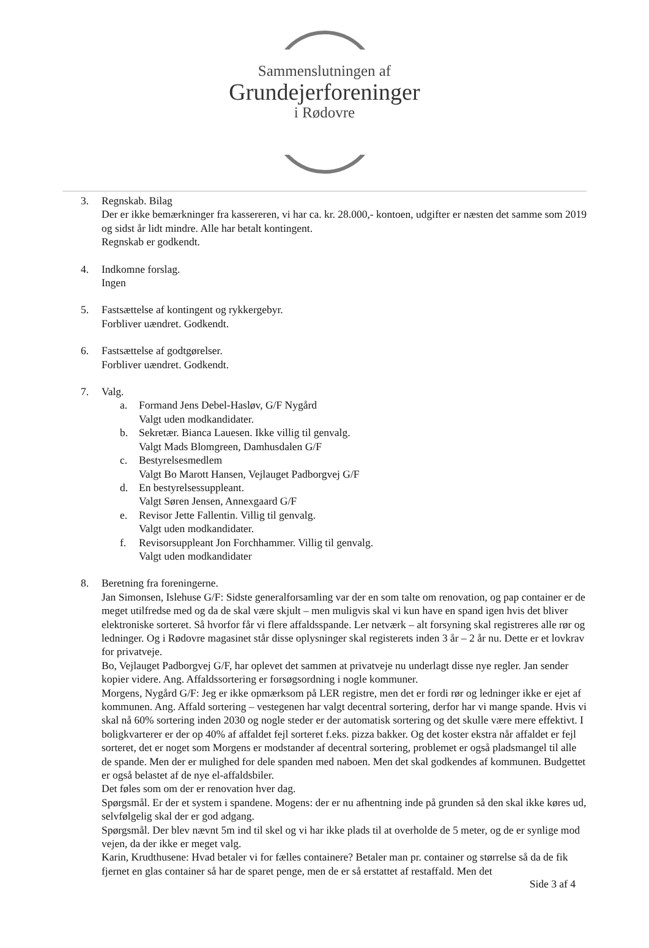Sammenslutningen af
Grundejerforeninger
i Rødovre
3. Regnskab. Bilag
Der er ikke bemærkninger fra kassereren, vi har ca. kr. 28.000,- kontoen, udgifter er næsten det samme som 2019 og sidst år lidt mindre. Alle har betalt kontingent.
Regnskab er godkendt.
4. Indkomne forslag.
Ingen
5. Fastsættelse af kontingent og rykkergebyr.
Forbliver uændret. Godkendt.
6. Fastsættelse af godtgørelser.
Forbliver uændret. Godkendt.
7. Valg.
a. Formand Jens Debel-Hasløv, G/F Nygård
Valgt uden modkandidater.
b. Sekretær. Bianca Lauesen. Ikke villig til genvalg.
Valgt Mads Blomgreen, Damhusdalen G/F
c. Bestyrelsesmedlem
Valgt Bo Marott Hansen, Vejlauget Padborgvej G/F
d. En bestyrelsessuppleant.
Valgt Søren Jensen, Annexgaard G/F
e. Revisor Jette Fallentin. Villig til genvalg.
Valgt uden modkandidater.
f. Revisorsuppleant Jon Forchhammer. Villig til genvalg.
Valgt uden modkandidater
8. Beretning fra foreningerne.
Jan Simonsen, Islehuse G/F: Sidste generalforsamling var der en som talte om renovation, og pap container er de meget utilfredse med og da de skal være skjult – men muligvis skal vi kun have en spand igen hvis det bliver elektroniske sorteret. Så hvorfor får vi flere affaldsspande. Ler netværk – alt forsyning skal registreres alle rør og ledninger. Og i Rødovre magasinet står disse oplysninger skal registerets inden 3 år – 2 år nu. Dette er et lovkrav for privatveje.
Bo, Vejlauget Padborgvej G/F, har oplevet det sammen at privatveje nu underlagt disse nye regler. Jan sender kopier videre. Ang. Affaldssortering er forsøgsordning i nogle kommuner.
Morgens, Nygård G/F: Jeg er ikke opmærksom på LER registre, men det er fordi rør og ledninger ikke er ejet af kommunen. Ang. Affald sortering – vestegenen har valgt decentral sortering, derfor har vi mange spande. Hvis vi skal nå 60% sortering inden 2030 og nogle steder er der automatisk sortering og det skulle være mere effektivt. I boligkvarterer er der op 40% af affaldet fejl sorteret f.eks. pizza bakker. Og det koster ekstra når affaldet er fejl sorteret, det er noget som Morgens er modstander af decentral sortering, problemet er også pladsmangel til alle de spande. Men der er mulighed for dele spanden med naboen. Men det skal godkendes af kommunen. Budgettet er også belastet af de nye el-affaldsbiler.
Det føles som om der er renovation hver dag.
Spørgsmål. Er der et system i spandene. Mogens: der er nu afhentning inde på grunden så den skal ikke køres ud, selvfølgelig skal der er god adgang.
Spørgsmål. Der blev nævnt 5m ind til skel og vi har ikke plads til at overholde de 5 meter, og de er synlige mod vejen, da der ikke er meget valg.
Karin, Krudthusene: Hvad betaler vi for fælles containere? Betaler man pr. container og størrelse så da de fik fjernet en glas container så har de sparet penge, men de er så erstattet af restaffald. Men det
Side 3 af 4